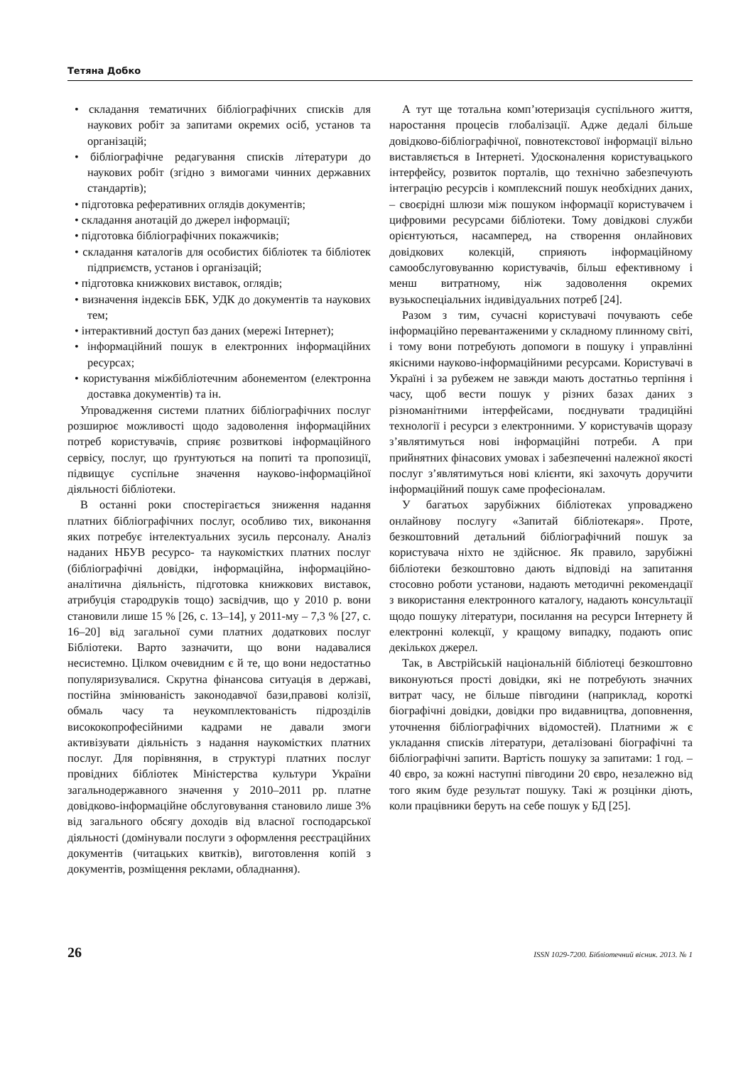Тетяна Добко
• складання тематичних бібліографічних списків для наукових робіт за запитами окремих осіб, установ та організацій;
• бібліографічне редагування списків літератури до наукових робіт (згідно з вимогами чинних державних стандартів);
• підготовка реферативних оглядів документів;
• складання анотацій до джерел інформації;
• підготовка бібліографічних покажчиків;
• складання каталогів для особистих бібліотек та бібліотек підприємств, установ і організацій;
• підготовка книжкових виставок, оглядів;
• визначення індексів ББК, УДК до документів та наукових тем;
• інтерактивний доступ баз даних (мережі Інтернет);
• інформаційний пошук в електронних інформаційних ресурсах;
• користування міжбібліотечним абонементом (електронна доставка документів) та ін.
Упровадження системи платних бібліографічних послуг розширює можливості щодо задоволення інформаційних потреб користувачів, сприяє розвиткові інформаційного сервісу, послуг, що ґрунтуються на попиті та пропозиції, підвищує суспільне значення науково-інформаційної діяльності бібліотеки.
В останні роки спостерігається зниження надання платних бібліографічних послуг, особливо тих, виконання яких потребує інтелектуальних зусиль персоналу. Аналіз наданих НБУВ ресурсо- та наукомістких платних послуг (бібліографічні довідки, інформаційна, інформаційно-аналітична діяльність, підготовка книжкових виставок, атрибуція стародруків тощо) засвідчив, що у 2010 р. вони становили лише 15 % [26, с. 13–14], у 2011-му – 7,3 % [27, с. 16–20] від загальної суми платних додаткових послуг Бібліотеки. Варто зазначити, що вони надавалися несистемно. Цілком очевидним є й те, що вони недостатньо популяризувалися. Скрутна фінансова ситуація в державі, постійна змінюваність законодавчої бази,правові колізії, обмаль часу та неукомплектованість підрозділів висококопрофесійними кадрами не давали змоги активізувати діяльність з надання наукомістких платних послуг. Для порівняння, в структурі платних послуг провідних бібліотек Міністерства культури України загальнодержавного значення у 2010–2011 рр. платне довідково-інформаційне обслуговування становило лише 3% від загального обсягу доходів від власної господарської діяльності (домінували послуги з оформлення реєстраційних документів (читацьких квитків), виготовлення копій з документів, розміщення реклами, обладнання).
А тут ще тотальна комп’ютеризація суспільного життя, наростання процесів глобалізації. Адже дедалі більше довідково-бібліографічної, повнотекстової інформації вільно виставляється в Інтернеті. Удосконалення користувацького інтерфейсу, розвиток порталів, що технічно забезпечують інтеграцію ресурсів і комплексний пошук необхідних даних, – своєрідні шлюзи між пошуком інформації користувачем і цифровими ресурсами бібліотеки. Тому довідкові служби орієнтуються, насамперед, на створення онлайнових довідкових колекцій, сприяють інформаційному самообслуговуванню користувачів, більш ефективному і менш витратному, ніж задоволення окремих вузькоспеціальних індивідуальних потреб [24].
Разом з тим, сучасні користувачі почувають себе інформаційно перевантаженими у складному плинному світі, і тому вони потребують допомоги в пошуку і управлінні якісними науково-інформаційними ресурсами. Користувачі в Україні і за рубежем не завжди мають достатньо терпіння і часу, щоб вести пошук у різних базах даних з різноманітними інтерфейсами, поєднувати традиційні технології і ресурси з електронними. У користувачів щоразу з’являтимуться нові інформаційні потреби. А при прийнятних фінасових умовах і забезпеченні належної якості послуг з’являтимуться нові клієнти, які захочуть доручити інформаційний пошук саме професіоналам.
У багатьох зарубіжних бібліотеках упроваджено онлайнову послугу «Запитай бібліотекаря». Проте, безкоштовний детальний бібліографічний пошук за користувача ніхто не здійснює. Як правило, зарубіжні бібліотеки безкоштовно дають відповіді на запитання стосовно роботи установи, надають методичні рекомендації з використання електронного каталогу, надають консультації щодо пошуку літератури, посилання на ресурси Інтернету й електронні колекції, у кращому випадку, подають опис декількох джерел.
Так, в Австрійській національній бібліотеці безкоштовно виконуються прості довідки, які не потребують значних витрат часу, не більше півгодини (наприклад, короткі біографічні довідки, довідки про видавництва, доповнення, уточнення бібліографічних відомостей). Платними ж є укладання списків літератури, деталізовані біографічні та бібліографічні запити. Вартість пошуку за запитами: 1 год. – 40 євро, за кожні наступні півгодини 20 євро, незалежно від того яким буде результат пошуку. Такі ж розцінки діють, коли працівники беруть на себе пошук у БД [25].
26 ISSN 1029-7200. Бібліотечний вісник. 2013. № 1